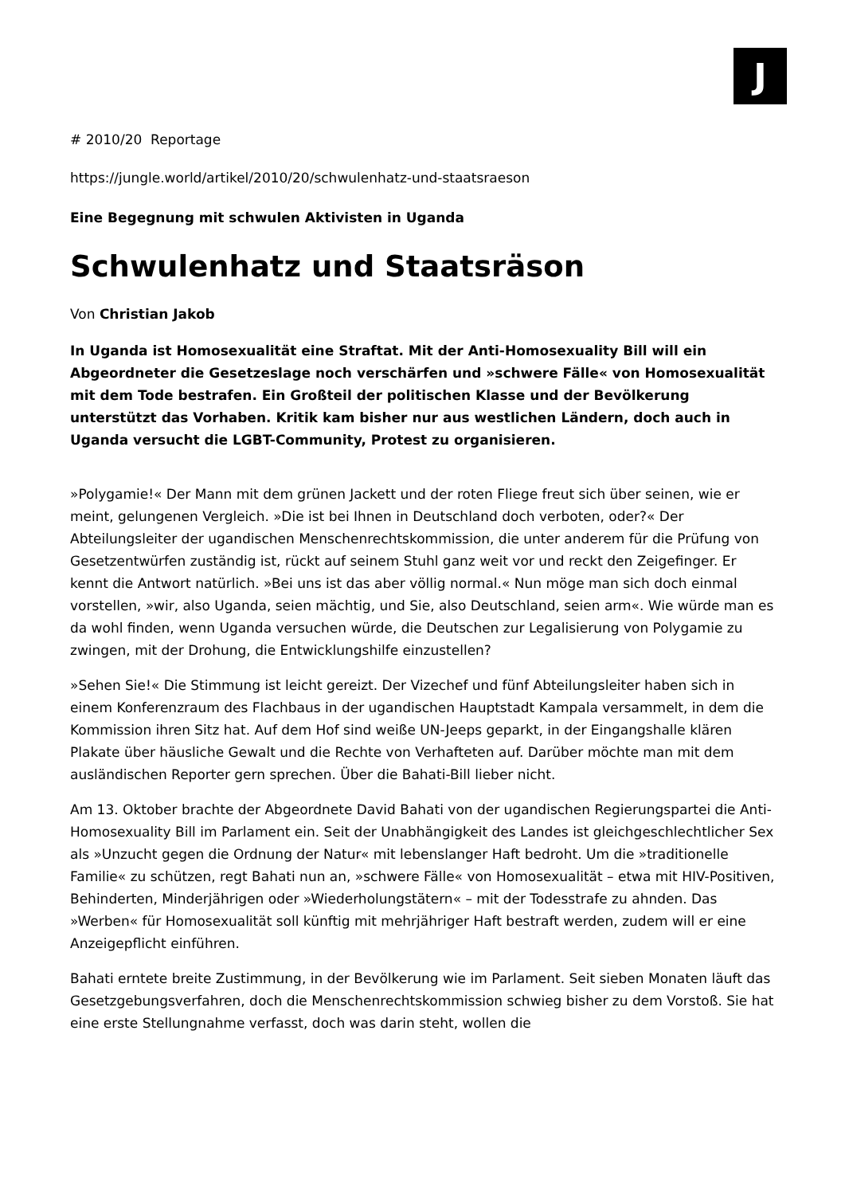J
# 2010/20 Reportage
https://jungle.world/artikel/2010/20/schwulenhatz-und-staatsraeson
Eine Begegnung mit schwulen Aktivisten in Uganda
Schwulenhatz und Staatsräson
Von Christian Jakob
In Uganda ist Homosexualität eine Straftat. Mit der Anti-Homosexuality Bill will ein Abgeordneter die Gesetzeslage noch verschärfen und »schwere Fälle« von Homosexualität mit dem Tode bestrafen. Ein Großteil der politischen Klasse und der Bevölkerung unterstützt das Vorhaben. Kritik kam bisher nur aus westlichen Ländern, doch auch in Uganda versucht die LGBT-Community, Protest zu organisieren.
»Polygamie!« Der Mann mit dem grünen Jackett und der roten Fliege freut sich über seinen, wie er meint, gelungenen Vergleich. »Die ist bei Ihnen in Deutschland doch verboten, oder?« Der Abteilungsleiter der ugandischen Menschenrechtskommission, die unter anderem für die Prüfung von Gesetzentwürfen zuständig ist, rückt auf seinem Stuhl ganz weit vor und reckt den Zeigefinger. Er kennt die Antwort natürlich. »Bei uns ist das aber völlig normal.« Nun möge man sich doch einmal vorstellen, »wir, also Uganda, seien mächtig, und Sie, also Deutschland, seien arm«. Wie würde man es da wohl finden, wenn Uganda versuchen würde, die Deutschen zur Legalisierung von Polygamie zu zwingen, mit der Drohung, die Entwicklungshilfe einzustellen?
»Sehen Sie!« Die Stimmung ist leicht gereizt. Der Vizechef und fünf Abteilungsleiter haben sich in einem Konferenzraum des Flachbaus in der ugandischen Hauptstadt Kampala versammelt, in dem die Kommission ihren Sitz hat. Auf dem Hof sind weiße UN-Jeeps geparkt, in der Eingangshalle klären Plakate über häusliche Gewalt und die Rechte von Verhafteten auf. Darüber möchte man mit dem ausländischen Reporter gern sprechen. Über die Bahati-Bill lieber nicht.
Am 13. Oktober brachte der Abgeordnete David Bahati von der ugandischen Regierungspartei die Anti-Homosexuality Bill im Parlament ein. Seit der Unabhängigkeit des Landes ist gleichgeschlechtlicher Sex als »Unzucht gegen die Ordnung der Natur« mit lebenslanger Haft bedroht. Um die »traditionelle Familie« zu schützen, regt Bahati nun an, »schwere Fälle« von Homosexualität – etwa mit HIV-Positiven, Behinderten, Minderjährigen oder »Wiederholungstätern« – mit der Todesstrafe zu ahnden. Das »Werben« für Homosexualität soll künftig mit mehrjähriger Haft bestraft werden, zudem will er eine Anzeigepflicht einführen.
Bahati erntete breite Zustimmung, in der Bevölkerung wie im Parlament. Seit sieben Monaten läuft das Gesetzgebungsverfahren, doch die Menschenrechtskommission schwieg bisher zu dem Vorstoß. Sie hat eine erste Stellungnahme verfasst, doch was darin steht, wollen die